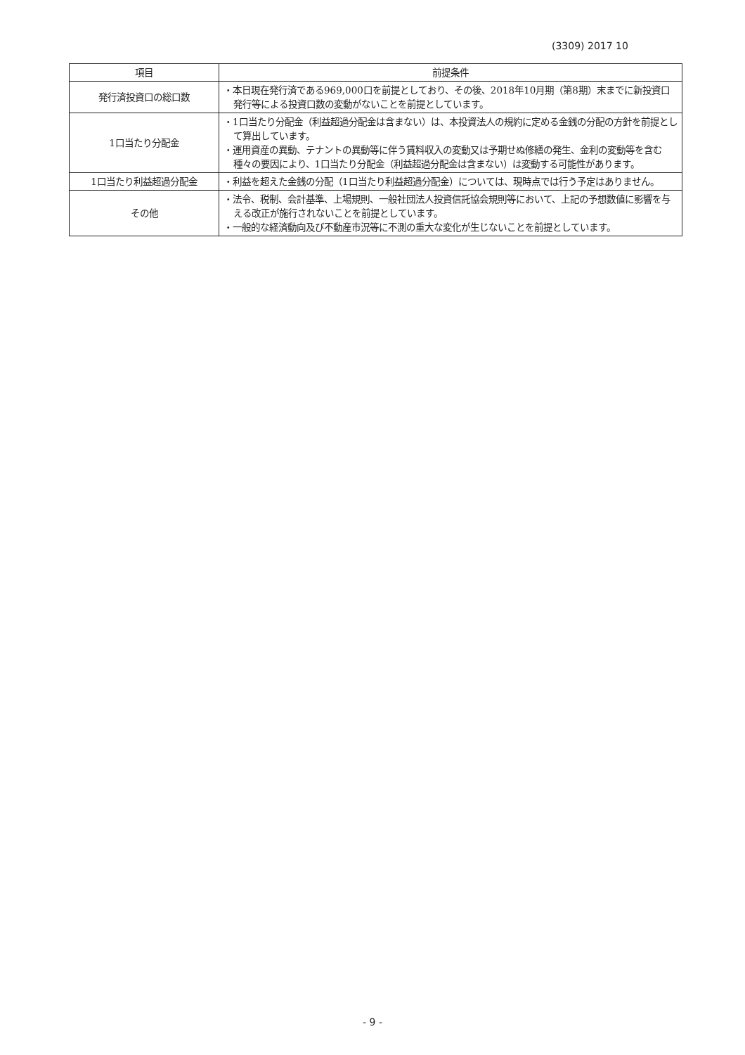(3309) 2017 10
| 項目 | 前提条件 |
| --- | --- |
| 発行済投資口の総口数 | ・本日現在発行済である969,000口を前提としており、その後、2018年10月期（第8期）末までに新投資口発行等による投資口数の変動がないことを前提としています。 |
| 1口当たり分配金 | ・1口当たり分配金（利益超過分配金は含まない）は、本投資法人の規約に定める金銭の分配の方針を前提として算出しています。 ・運用資産の異動、テナントの異動等に伴う賃料収入の変動又は予期せぬ修繕の発生、金利の変動等を含む種々の要因により、1口当たり分配金（利益超過分配金は含まない）は変動する可能性があります。 |
| 1口当たり利益超過分配金 | ・利益を超えた金銭の分配（1口当たり利益超過分配金）については、現時点では行う予定はありません。 |
| その他 | ・法令、税制、会計基準、上場規則、一般社団法人投資信託協会規則等において、上記の予想数値に影響を与える改正が施行されないことを前提としています。 ・一般的な経済動向及び不動産市況等に不測の重大な変化が生じないことを前提としています。 |
- 9 -